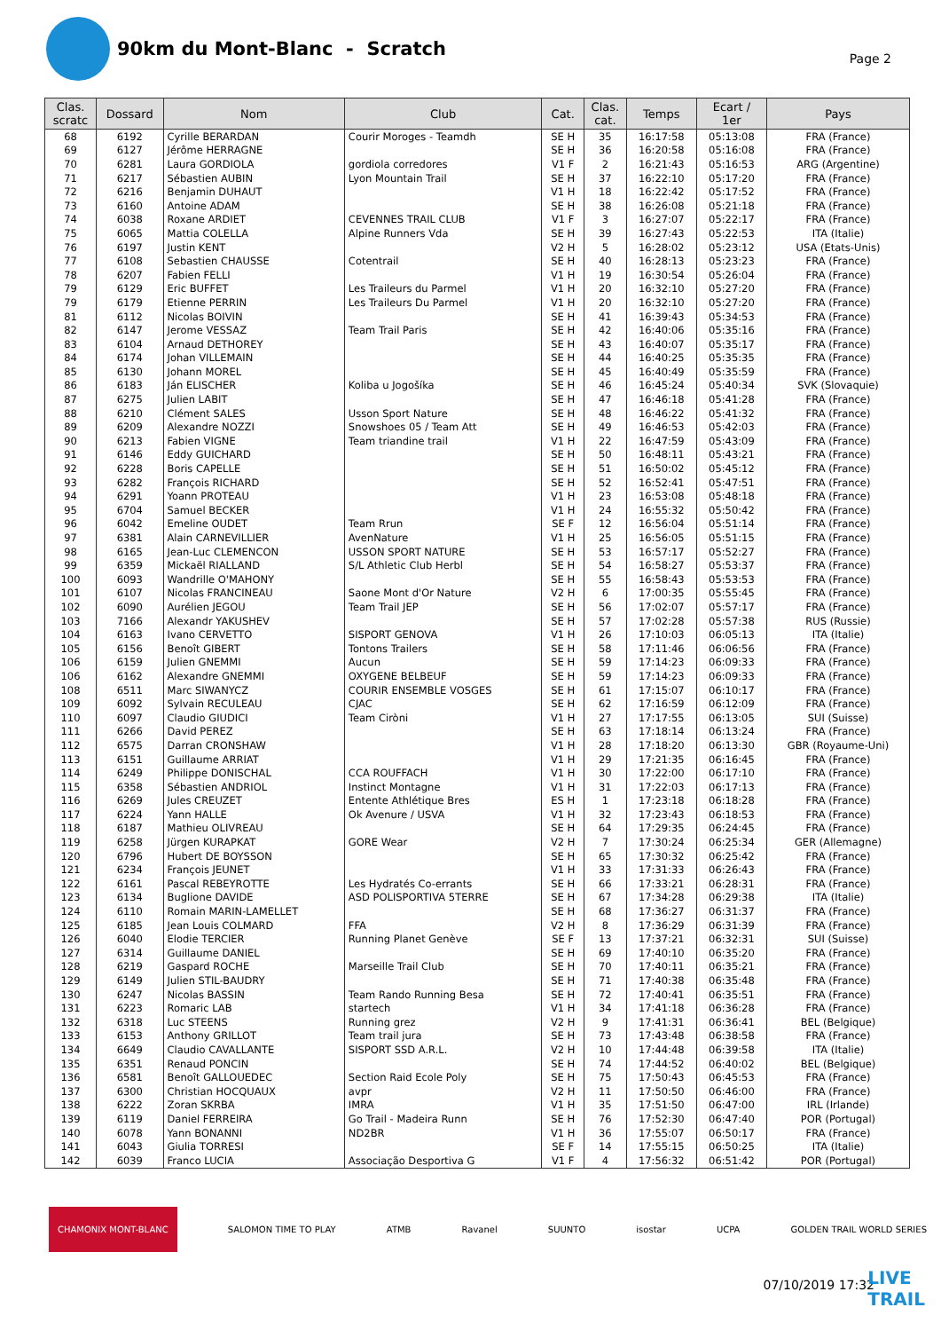90km du Mont-Blanc - Scratch
Page 2
| Clas. scratc | Dossard | Nom | Club | Cat. | Clas. cat. | Temps | Ecart / 1er | Pays |
| --- | --- | --- | --- | --- | --- | --- | --- | --- |
| 68 | 6192 | Cyrille BERARDAN | Courir Moroges - Teamdh | SE H | 35 | 16:17:58 | 05:13:08 | FRA (France) |
| 69 | 6127 | Jérôme HERRAGNE | | SE H | 36 | 16:20:58 | 05:16:08 | FRA (France) |
| 70 | 6281 | Laura GORDIOLA | gordiola corredores | V1 F | 2 | 16:21:43 | 05:16:53 | ARG (Argentine) |
| 71 | 6217 | Sébastien AUBIN | Lyon Mountain Trail | SE H | 37 | 16:22:10 | 05:17:20 | FRA (France) |
| 72 | 6216 | Benjamin DUHAUT | | V1 H | 18 | 16:22:42 | 05:17:52 | FRA (France) |
| 73 | 6160 | Antoine ADAM | | SE H | 38 | 16:26:08 | 05:21:18 | FRA (France) |
| 74 | 6038 | Roxane ARDIET | CEVENNES TRAIL CLUB | V1 F | 3 | 16:27:07 | 05:22:17 | FRA (France) |
| 75 | 6065 | Mattia COLELLA | Alpine Runners Vda | SE H | 39 | 16:27:43 | 05:22:53 | ITA (Italie) |
| 76 | 6197 | Justin KENT | | V2 H | 5 | 16:28:02 | 05:23:12 | USA (Etats-Unis) |
| 77 | 6108 | Sebastien CHAUSSE | Cotentrail | SE H | 40 | 16:28:13 | 05:23:23 | FRA (France) |
| 78 | 6207 | Fabien FELLI | | V1 H | 19 | 16:30:54 | 05:26:04 | FRA (France) |
| 79 | 6129 | Eric BUFFET | Les Traileurs du Parmel | V1 H | 20 | 16:32:10 | 05:27:20 | FRA (France) |
| 79 | 6179 | Etienne PERRIN | Les Traileurs Du Parmel | V1 H | 20 | 16:32:10 | 05:27:20 | FRA (France) |
| 81 | 6112 | Nicolas BOIVIN | | SE H | 41 | 16:39:43 | 05:34:53 | FRA (France) |
| 82 | 6147 | Jerome VESSAZ | Team Trail Paris | SE H | 42 | 16:40:06 | 05:35:16 | FRA (France) |
| 83 | 6104 | Arnaud DETHOREY | | SE H | 43 | 16:40:07 | 05:35:17 | FRA (France) |
| 84 | 6174 | Johan VILLEMAIN | | SE H | 44 | 16:40:25 | 05:35:35 | FRA (France) |
| 85 | 6130 | Johann MOREL | | SE H | 45 | 16:40:49 | 05:35:59 | FRA (France) |
| 86 | 6183 | Ján ELISCHER | Koliba u Jogošíka | SE H | 46 | 16:45:24 | 05:40:34 | SVK (Slovaquie) |
| 87 | 6275 | Julien LABIT | | SE H | 47 | 16:46:18 | 05:41:28 | FRA (France) |
| 88 | 6210 | Clément SALES | Usson Sport Nature | SE H | 48 | 16:46:22 | 05:41:32 | FRA (France) |
| 89 | 6209 | Alexandre NOZZI | Snowshoes 05 / Team Att | SE H | 49 | 16:46:53 | 05:42:03 | FRA (France) |
| 90 | 6213 | Fabien VIGNE | Team triandine trail | V1 H | 22 | 16:47:59 | 05:43:09 | FRA (France) |
| 91 | 6146 | Eddy GUICHARD | | SE H | 50 | 16:48:11 | 05:43:21 | FRA (France) |
| 92 | 6228 | Boris CAPELLE | | SE H | 51 | 16:50:02 | 05:45:12 | FRA (France) |
| 93 | 6282 | François RICHARD | | SE H | 52 | 16:52:41 | 05:47:51 | FRA (France) |
| 94 | 6291 | Yoann PROTEAU | | V1 H | 23 | 16:53:08 | 05:48:18 | FRA (France) |
| 95 | 6704 | Samuel BECKER | | V1 H | 24 | 16:55:32 | 05:50:42 | FRA (France) |
| 96 | 6042 | Emeline OUDET | Team Rrun | SE F | 12 | 16:56:04 | 05:51:14 | FRA (France) |
| 97 | 6381 | Alain CARNEVILLIER | AvenNature | V1 H | 25 | 16:56:05 | 05:51:15 | FRA (France) |
| 98 | 6165 | Jean-Luc CLEMENCON | USSON SPORT NATURE | SE H | 53 | 16:57:17 | 05:52:27 | FRA (France) |
| 99 | 6359 | Mickaël RIALLAND | S/L Athletic Club Herbl | SE H | 54 | 16:58:27 | 05:53:37 | FRA (France) |
| 100 | 6093 | Wandrille O'MAHONY | | SE H | 55 | 16:58:43 | 05:53:53 | FRA (France) |
| 101 | 6107 | Nicolas FRANCINEAU | Saone Mont d'Or Nature | V2 H | 6 | 17:00:35 | 05:55:45 | FRA (France) |
| 102 | 6090 | Aurélien JEGOU | Team Trail JEP | SE H | 56 | 17:02:07 | 05:57:17 | FRA (France) |
| 103 | 7166 | Alexandr YAKUSHEV | | SE H | 57 | 17:02:28 | 05:57:38 | RUS (Russie) |
| 104 | 6163 | Ivano CERVETTO | SISPORT GENOVA | V1 H | 26 | 17:10:03 | 06:05:13 | ITA (Italie) |
| 105 | 6156 | Benoît GIBERT | Tontons Trailers | SE H | 58 | 17:11:46 | 06:06:56 | FRA (France) |
| 106 | 6159 | Julien GNEMMI | Aucun | SE H | 59 | 17:14:23 | 06:09:33 | FRA (France) |
| 106 | 6162 | Alexandre GNEMMI | OXYGENE BELBEUF | SE H | 59 | 17:14:23 | 06:09:33 | FRA (France) |
| 108 | 6511 | Marc SIWANYCZ | COURIR ENSEMBLE VOSGES | SE H | 61 | 17:15:07 | 06:10:17 | FRA (France) |
| 109 | 6092 | Sylvain RECULEAU | CJAC | SE H | 62 | 17:16:59 | 06:12:09 | FRA (France) |
| 110 | 6097 | Claudio GIUDICI | Team Ciròni | V1 H | 27 | 17:17:55 | 06:13:05 | SUI (Suisse) |
| 111 | 6266 | David PEREZ | | SE H | 63 | 17:18:14 | 06:13:24 | FRA (France) |
| 112 | 6575 | Darran CRONSHAW | | V1 H | 28 | 17:18:20 | 06:13:30 | GBR (Royaume-Uni) |
| 113 | 6151 | Guillaume ARRIAT | | V1 H | 29 | 17:21:35 | 06:16:45 | FRA (France) |
| 114 | 6249 | Philippe DONISCHAL | CCA ROUFFACH | V1 H | 30 | 17:22:00 | 06:17:10 | FRA (France) |
| 115 | 6358 | Sébastien ANDRIOL | Instinct Montagne | V1 H | 31 | 17:22:03 | 06:17:13 | FRA (France) |
| 116 | 6269 | Jules CREUZET | Entente Athlétique Bres | ES H | 1 | 17:23:18 | 06:18:28 | FRA (France) |
| 117 | 6224 | Yann HALLE | Ok Avenure / USVA | V1 H | 32 | 17:23:43 | 06:18:53 | FRA (France) |
| 118 | 6187 | Mathieu OLIVREAU | | SE H | 64 | 17:29:35 | 06:24:45 | FRA (France) |
| 119 | 6258 | Jürgen KURAPKAT | GORE Wear | V2 H | 7 | 17:30:24 | 06:25:34 | GER (Allemagne) |
| 120 | 6796 | Hubert DE BOYSSON | | SE H | 65 | 17:30:32 | 06:25:42 | FRA (France) |
| 121 | 6234 | François JEUNET | | V1 H | 33 | 17:31:33 | 06:26:43 | FRA (France) |
| 122 | 6161 | Pascal REBEYROTTE | Les Hydratés Co-errants | SE H | 66 | 17:33:21 | 06:28:31 | FRA (France) |
| 123 | 6134 | Buglione DAVIDE | ASD POLISPORTIVA 5TERRE | SE H | 67 | 17:34:28 | 06:29:38 | ITA (Italie) |
| 124 | 6110 | Romain MARIN-LAMELLET | | SE H | 68 | 17:36:27 | 06:31:37 | FRA (France) |
| 125 | 6185 | Jean Louis COLMARD | FFA | V2 H | 8 | 17:36:29 | 06:31:39 | FRA (France) |
| 126 | 6040 | Elodie TERCIER | Running Planet Genève | SE F | 13 | 17:37:21 | 06:32:31 | SUI (Suisse) |
| 127 | 6314 | Guillaume DANIEL | | SE H | 69 | 17:40:10 | 06:35:20 | FRA (France) |
| 128 | 6219 | Gaspard ROCHE | Marseille Trail Club | SE H | 70 | 17:40:11 | 06:35:21 | FRA (France) |
| 129 | 6149 | Julien STIL-BAUDRY | | SE H | 71 | 17:40:38 | 06:35:48 | FRA (France) |
| 130 | 6247 | Nicolas BASSIN | Team Rando Running Besa | SE H | 72 | 17:40:41 | 06:35:51 | FRA (France) |
| 131 | 6223 | Romaric LAB | startech | V1 H | 34 | 17:41:18 | 06:36:28 | FRA (France) |
| 132 | 6318 | Luc STEENS | Running grez | V2 H | 9 | 17:41:31 | 06:36:41 | BEL (Belgique) |
| 133 | 6153 | Anthony GRILLOT | Team trail jura | SE H | 73 | 17:43:48 | 06:38:58 | FRA (France) |
| 134 | 6649 | Claudio CAVALLANTE | SISPORT SSD A.R.L. | V2 H | 10 | 17:44:48 | 06:39:58 | ITA (Italie) |
| 135 | 6351 | Renaud PONCIN | | SE H | 74 | 17:44:52 | 06:40:02 | BEL (Belgique) |
| 136 | 6581 | Benoît GALLOUEDEC | Section Raid Ecole Poly | SE H | 75 | 17:50:43 | 06:45:53 | FRA (France) |
| 137 | 6300 | Christian HOCQUAUX | avpr | V2 H | 11 | 17:50:50 | 06:46:00 | FRA (France) |
| 138 | 6222 | Zoran SKRBA | IMRA | V1 H | 35 | 17:51:50 | 06:47:00 | IRL (Irlande) |
| 139 | 6119 | Daniel FERREIRA | Go Trail - Madeira Runn | SE H | 76 | 17:52:30 | 06:47:40 | POR (Portugal) |
| 140 | 6078 | Yann BONANNI | ND2BR | V1 H | 36 | 17:55:07 | 06:50:17 | FRA (France) |
| 141 | 6043 | Giulia TORRESI | | SE F | 14 | 17:55:15 | 06:50:25 | ITA (Italie) |
| 142 | 6039 | Franco LUCIA | Associação Desportiva G | V1 F | 4 | 17:56:32 | 06:51:42 | POR (Portugal) |
CHAMONIX MONT-BLANC SALOMON TIME TO PLAY ATMB Ravanel SUUNTO isostar UCPA GOLDEN TRAIL WORLD SERIES
07/10/2019 17:32
LIVE
TRAIL